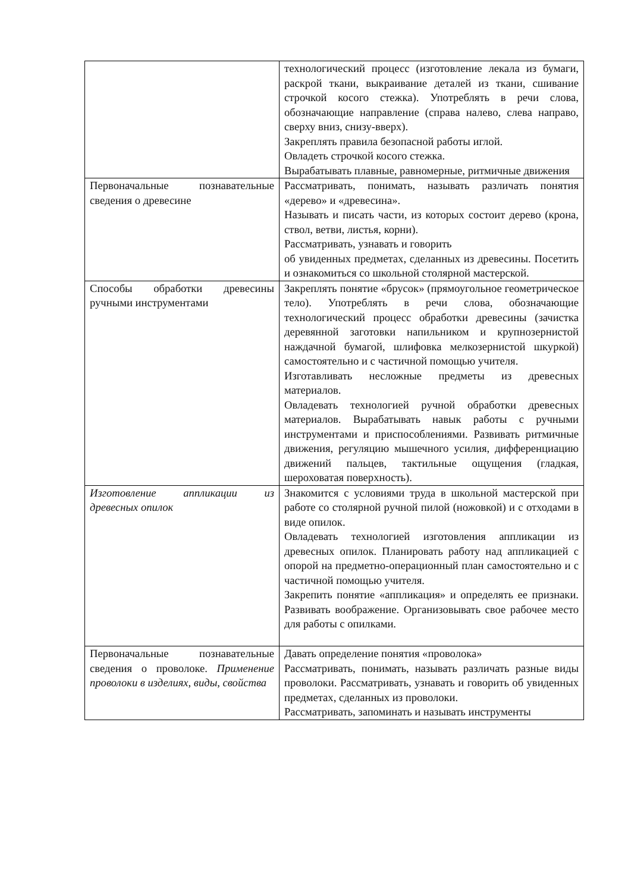| | технологический процесс (изготовление лекала из бумаги, раскрой ткани, выкраивание деталей из ткани, сшивание строчкой косого стежка). Употреблять в речи слова, обозначающие направление (справа налево, слева направо, сверху вниз, снизу-вверх). Закреплять правила безопасной работы иглой. Овладеть строчкой косого стежка. Вырабатывать плавные, равномерные, ритмичные движения |
| Первоначальные познавательные сведения о древесине | Рассматривать, понимать, называть различать понятия «дерево» и «древесина». Называть и писать части, из которых состоит дерево (крона, ствол, ветви, листья, корни). Рассматривать, узнавать и говорить об увиденных предметах, сделанных из древесины. Посетить и ознакомиться со школьной столярной мастерской. |
| Способы обработки древесины ручными инструментами | Закреплять понятие «брусок» (прямоугольное геометрическое тело). Употреблять в речи слова, обозначающие технологический процесс обработки древесины (зачистка деревянной заготовки напильником и крупнозернистой наждачной бумагой, шлифовка мелкозернистой шкуркой) самостоятельно и с частичной помощью учителя. Изготавливать несложные предметы из древесных материалов. Овладевать технологией ручной обработки древесных материалов. Вырабатывать навык работы с ручными инструментами и приспособлениями. Развивать ритмичные движения, регуляцию мышечного усилия, дифференциацию движений пальцев, тактильные ощущения (гладкая, шероховатая поверхность). |
| Изготовление аппликации из древесных опилок | Знакомится с условиями труда в школьной мастерской при работе со столярной ручной пилой (ножовкой) и с отходами в виде опилок. Овладевать технологией изготовления аппликации из древесных опилок. Планировать работу над аппликацией с опорой на предметно-операционный план самостоятельно и с частичной помощью учителя. Закрепить понятие «аппликация» и определять ее признаки. Развивать воображение. Организовывать свое рабочее место для работы с опилками. |
| Первоначальные познавательные сведения о проволоке. Применение проволоки в изделиях, виды, свойства | Давать определение понятия «проволока» Рассматривать, понимать, называть различать разные виды проволоки. Рассматривать, узнавать и говорить об увиденных предметах, сделанных из проволоки. Рассматривать, запоминать и называть инструменты |